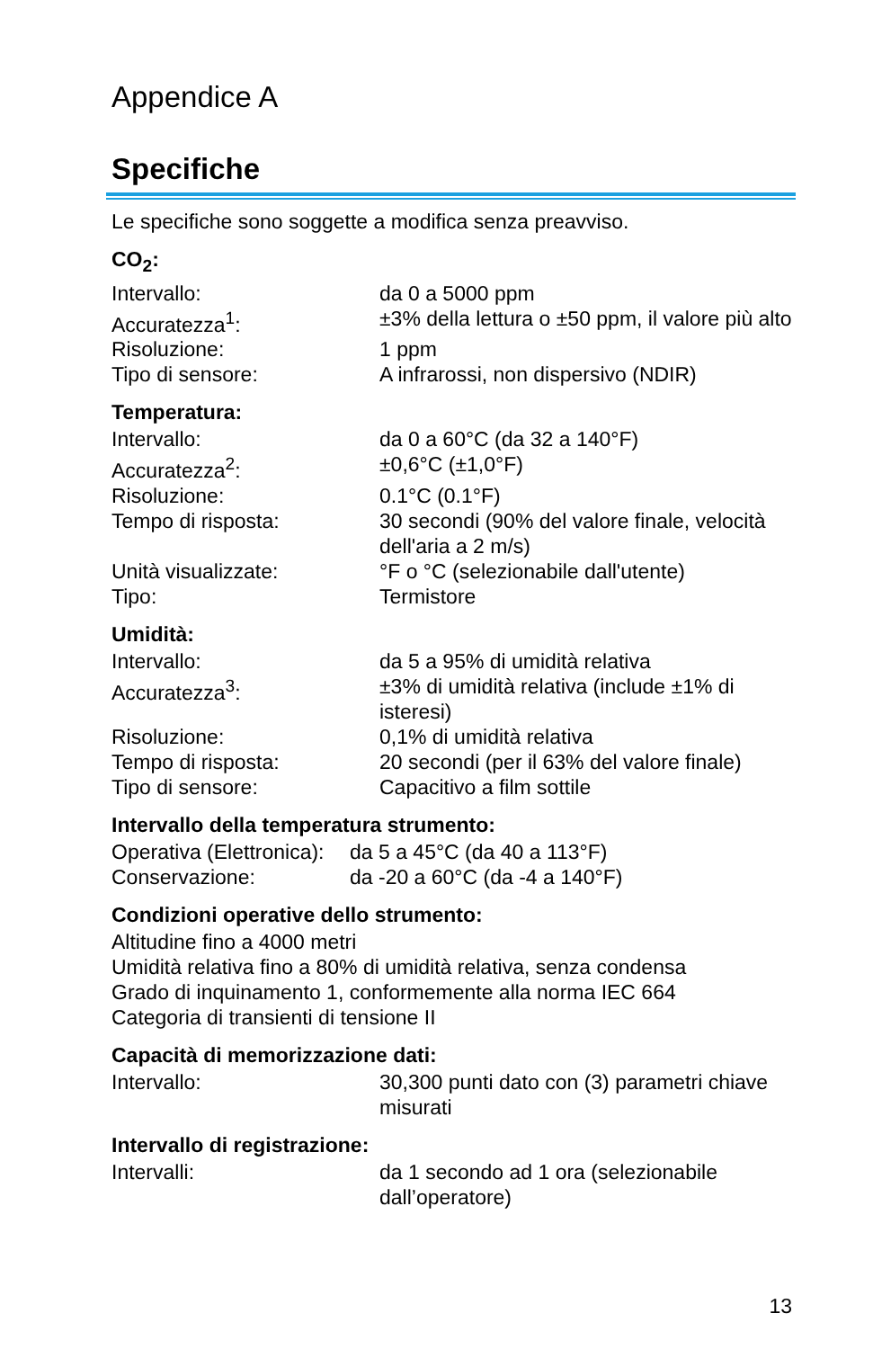Appendice A
Specifiche
Le specifiche sono soggette a modifica senza preavviso.
CO<sub>2</sub>:
| Intervallo: | da 0 a 5000 ppm |
| Accuratezza<sup>1</sup>: | ±3% della lettura o ±50 ppm, il valore più alto |
| Risoluzione: | 1 ppm |
| Tipo di sensore: | A infrarossi, non dispersivo (NDIR) |
Temperatura:
| Intervallo: | da 0 a 60°C (da 32 a 140°F) |
| Accuratezza<sup>2</sup>: | ±0,6°C (±1,0°F) |
| Risoluzione: | 0.1°C (0.1°F) |
| Tempo di risposta: | 30 secondi (90% del valore finale, velocità dell'aria a 2 m/s) |
| Unità visualizzate: | °F o °C (selezionabile dall'utente) |
| Tipo: | Termistore |
Umidità:
| Intervallo: | da 5 a 95% di umidità relativa |
| Accuratezza<sup>3</sup>: | ±3% di umidità relativa (include ±1% di isteresi) |
| Risoluzione: | 0,1% di umidità relativa |
| Tempo di risposta: | 20 secondi (per il 63% del valore finale) |
| Tipo di sensore: | Capacitivo a film sottile |
Intervallo della temperatura strumento:
| Operativa (Elettronica): | da 5 a 45°C (da 40 a 113°F) |
| Conservazione: | da -20 a 60°C (da -4 a 140°F) |
Condizioni operative dello strumento:
Altitudine fino a 4000 metri
Umidità relativa fino a 80% di umidità relativa, senza condensa
Grado di inquinamento 1, conformemente alla norma IEC 664
Categoria di transienti di tensione II
Capacità di memorizzazione dati:
| Intervallo: | 30,300 punti dato con (3) parametri chiave misurati |
Intervallo di registrazione:
| Intervalli: | da 1 secondo ad 1 ora (selezionabile dall’operatore) |
13